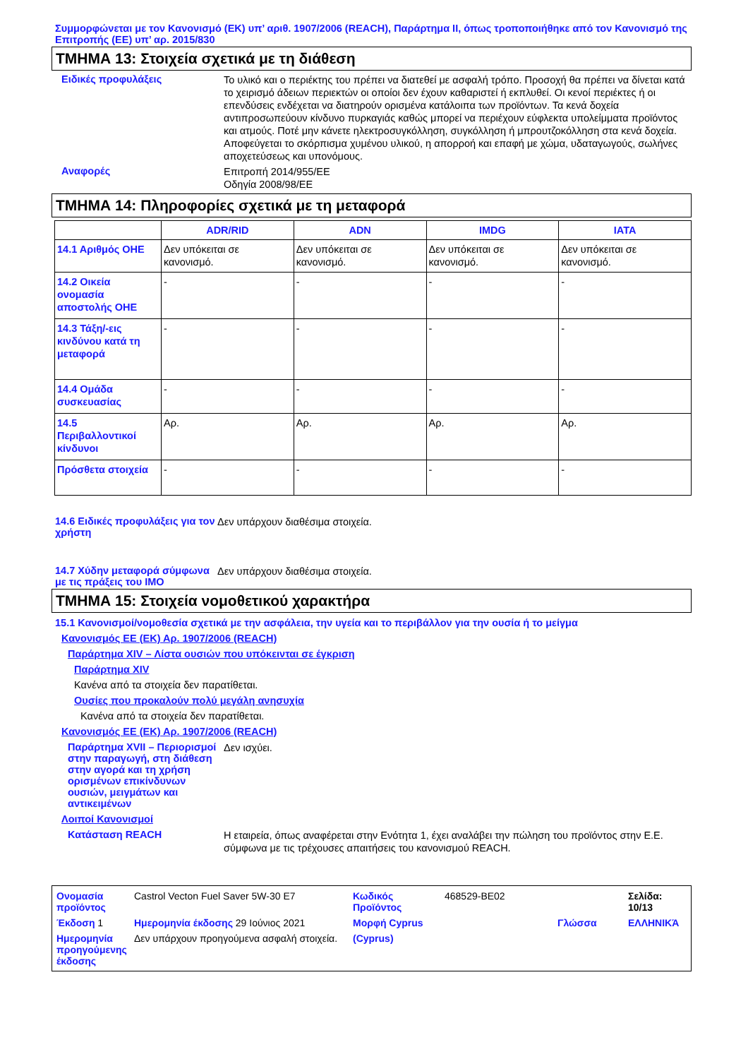Συμμορφώνεται με τον Κανονισμό (ΕΚ) υπ’ αριθ. 1907/2006 (REACH), Παράρτημα II, όπως τροποποιήθηκε από τον Κανονισμό της Επιτροπής (ΕΕ) υπ’ αρ. 2015/830
ΤΜΗΜΑ 13: Στοιχεία σχετικά με τη διάθεση
Ειδικές προφυλάξεις
Το υλικό και ο περιέκτης του πρέπει να διατεθεί με ασφαλή τρόπο. Προσοχή θα πρέπει να δίνεται κατά το χειρισμό άδειων περιεκτών οι οποίοι δεν έχουν καθαριστεί ή εκπλυθεί. Οι κενοί περιέκτες ή οι επενδύσεις ενδέχεται να διατηρούν ορισμένα κατάλοιπα των προϊόντων. Τα κενά δοχεία αντιπροσωπεύουν κίνδυνο πυρκαγιάς καθώς μπορεί να περιέχουν εύφλεκτα υπολείμματα προϊόντος και ατμούς. Ποτέ μην κάνετε ηλεκτροσυγκόλληση, συγκόλληση ή μπρουτζοκόλληση στα κενά δοχεία. Αποφεύγεται το σκόρπισμα χυμένου υλικού, η απορροή και επαφή με χώμα, υδαταγωγούς, σωλήνες αποχετεύσεως και υπονόμους.
Αναφορές
Επιτροπή 2014/955/ΕΕ
Οδηγία 2008/98/ΕΕ
ΤΜΗΜΑ 14: Πληροφορίες σχετικά με τη μεταφορά
| | ADR/RID | ADN | IMDG | IATA |
| --- | --- | --- | --- | --- |
| 14.1 Αριθμός ΟΗΕ | Δεν υπόκειται σε κανονισμό. | Δεν υπόκειται σε κανονισμό. | Δεν υπόκειται σε κανονισμό. | Δεν υπόκειται σε κανονισμό. |
| 14.2 Οικεία ονομασία αποστολής ΟΗΕ | - | - | - | - |
| 14.3 Τάξη/-εις κινδύνου κατά τη μεταφορά | - | - | - | - |
| 14.4 Ομάδα συσκευασίας | - | - | - | - |
| 14.5 Περιβαλλοντικοί κίνδυνοι | Αρ. | Αρ. | Αρ. | Αρ. |
| Πρόσθετα στοιχεία | - | - | - | - |
14.6 Ειδικές προφυλάξεις για τον χρήστη
Δεν υπάρχουν διαθέσιμα στοιχεία.
14.7 Χύδην μεταφορά σύμφωνα με τις πράξεις του IMO
Δεν υπάρχουν διαθέσιμα στοιχεία.
ΤΜΗΜΑ 15: Στοιχεία νομοθετικού χαρακτήρα
15.1 Κανονισμοί/νομοθεσία σχετικά με την ασφάλεια, την υγεία και το περιβάλλον για την ουσία ή το μείγμα
Κανονισμός ΕΕ (ΕΚ) Αρ. 1907/2006 (REACH)
Παράρτημα XIV – Λίστα ουσιών που υπόκεινται σε έγκριση
Παράρτημα XIV
Κανένα από τα στοιχεία δεν παρατίθεται.
Ουσίες που προκαλούν πολύ μεγάλη ανησυχία
Κανένα από τα στοιχεία δεν παρατίθεται.
Κανονισμός ΕΕ (ΕΚ) Αρ. 1907/2006 (REACH)
Παράρτημα XVII – Περιορισμοί στην παραγωγή, στη διάθεση στην αγορά και τη χρήση ορισμένων επικίνδυνων ουσιών, μειγμάτων και αντικειμένων
Δεν ισχύει.
Λοιποί Κανονισμοί
Κατάσταση REACH
Η εταιρεία, όπως αναφέρεται στην Ενότητα 1, έχει αναλάβει την πώληση του προϊόντος στην Ε.Ε. σύμφωνα με τις τρέχουσες απαιτήσεις του κανονισμού REACH.
Ονομασία προϊόντος
Castrol Vecton Fuel Saver 5W-30 E7
Κωδικός Προϊόντος
468529-BE02
Σελίδα: 10/13
Έκδοση 1
Ημερομηνία έκδοσης 29 Ιούνιος 2021
Μορφή Cyprus
Γλώσσα
ΕΛΛΗΝΙΚΆ
Ημερομηνία προηγούμενης έκδοσης
Δεν υπάρχουν προηγούμενα ασφαλή στοιχεία.
(Cyprus)